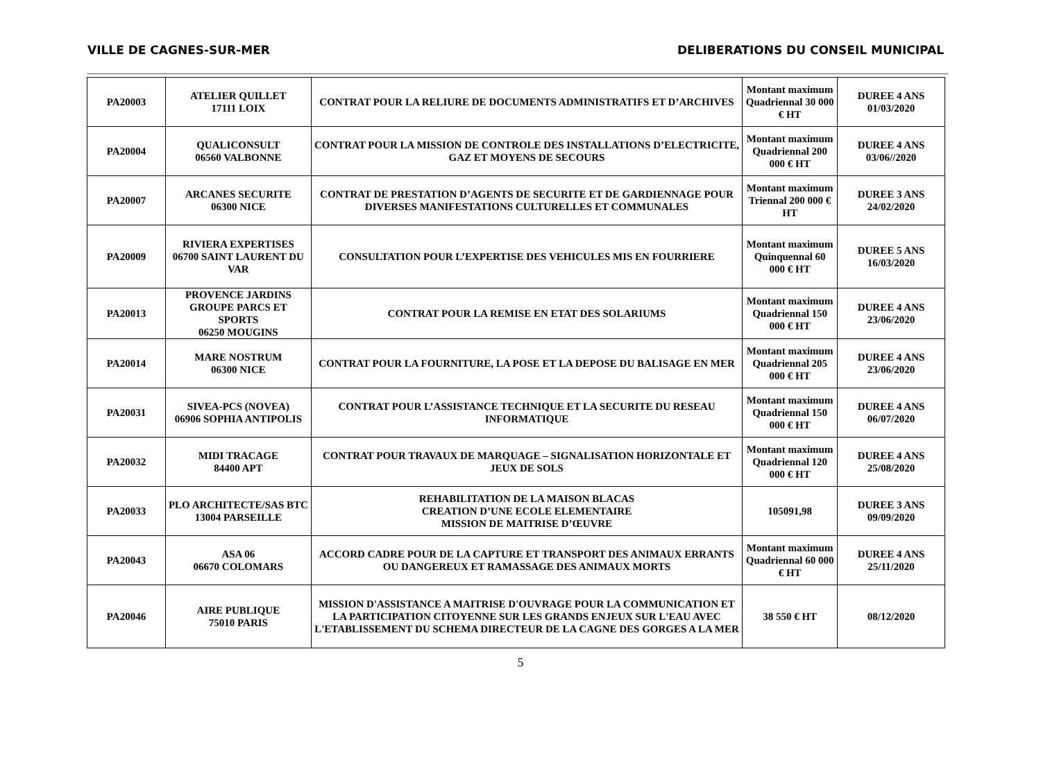VILLE DE CAGNES-SUR-MER DELIBERATIONS DU CONSEIL MUNICIPAL
| PA20003 | ATELIER QUILLET 17111 LOIX | CONTRAT POUR LA RELIURE DE DOCUMENTS ADMINISTRATIFS ET D’ARCHIVES | Montant maximum Quadriennal 30 000 € HT | DUREE 4 ANS 01/03/2020 |
| PA20004 | QUALICONSULT 06560 VALBONNE | CONTRAT POUR LA MISSION DE CONTROLE DES INSTALLATIONS D’ELECTRICITE, GAZ ET MOYENS DE SECOURS | Montant maximum Quadriennal 200 000 € HT | DUREE 4 ANS 03/06//2020 |
| PA20007 | ARCANES SECURITE 06300 NICE | CONTRAT DE PRESTATION D’AGENTS DE SECURITE ET DE GARDIENNAGE POUR DIVERSES MANIFESTATIONS CULTURELLES ET COMMUNALES | Montant maximum Triennal 200 000 € HT | DUREE 3 ANS 24/02/2020 |
| PA20009 | RIVIERA EXPERTISES 06700 SAINT LAURENT DU VAR | CONSULTATION POUR L’EXPERTISE DES VEHICULES MIS EN FOURRIERE | Montant maximum Quinquennal 60 000 € HT | DUREE 5 ANS 16/03/2020 |
| PA20013 | PROVENCE JARDINS GROUPE PARCS ET SPORTS 06250 MOUGINS | CONTRAT POUR LA REMISE EN ETAT DES SOLARIUMS | Montant maximum Quadriennal 150 000 € HT | DUREE 4 ANS 23/06/2020 |
| PA20014 | MARE NOSTRUM 06300 NICE | CONTRAT POUR LA FOURNITURE, LA POSE ET LA DEPOSE DU BALISAGE EN MER | Montant maximum Quadriennal 205 000 € HT | DUREE 4 ANS 23/06/2020 |
| PA20031 | SIVEA-PCS (NOVEA) 06906 SOPHIA ANTIPOLIS | CONTRAT POUR L’ASSISTANCE TECHNIQUE ET LA SECURITE DU RESEAU INFORMATIQUE | Montant maximum Quadriennal 150 000 € HT | DUREE 4 ANS 06/07/2020 |
| PA20032 | MIDI TRACAGE 84400 APT | CONTRAT POUR TRAVAUX DE MARQUAGE – SIGNALISATION HORIZONTALE ET JEUX DE SOLS | Montant maximum Quadriennal 120 000 € HT | DUREE 4 ANS 25/08/2020 |
| PA20033 | PLO ARCHITECTE/SAS BTC 13004 PARSEILLE | REHABILITATION DE LA MAISON BLACAS CREATION D’UNE ECOLE ELEMENTAIRE MISSION DE MAITRISE D’ŒUVRE | 105091,98 | DUREE 3 ANS 09/09/2020 |
| PA20043 | ASA 06 06670 COLOMARS | ACCORD CADRE POUR DE LA CAPTURE ET TRANSPORT DES ANIMAUX ERRANTS OU DANGEREUX ET RAMASSAGE DES ANIMAUX MORTS | Montant maximum Quadriennal 60 000 € HT | DUREE 4 ANS 25/11/2020 |
| PA20046 | AIRE PUBLIQUE 75010 PARIS | MISSION D'ASSISTANCE A MAITRISE D'OUVRAGE POUR LA COMMUNICATION ET LA PARTICIPATION CITOYENNE SUR LES GRANDS ENJEUX SUR L'EAU AVEC L'ETABLISSEMENT DU SCHEMA DIRECTEUR DE LA CAGNE DES GORGES A LA MER | 38 550 € HT | 08/12/2020 |
5